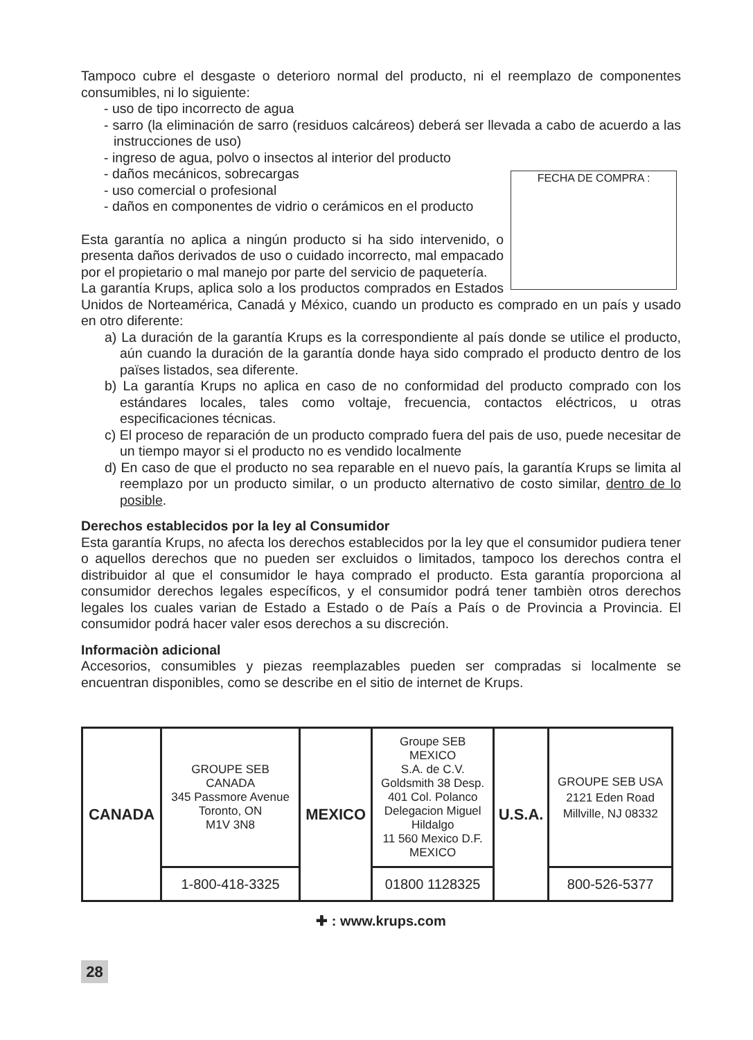Tampoco cubre el desgaste o deterioro normal del producto, ni el reemplazo de componentes consumibles, ni lo siguiente:
- uso de tipo incorrecto de agua
- sarro (la eliminación de sarro (residuos calcáreos) deberá ser llevada a cabo de acuerdo a las instrucciones de uso)
FECHA DE COMPRA :
- ingreso de agua, polvo o insectos al interior del producto
- daños mecánicos, sobrecargas
- uso comercial o profesional
- daños en componentes de vidrio o cerámicos en el producto
Esta garantía no aplica a ningún producto si ha sido intervenido, o presenta daños derivados de uso o cuidado incorrecto, mal empacado por el propietario o mal manejo por parte del servicio de paquetería.
La garantía Krups, aplica solo a los productos comprados en Estados Unidos de Norteamérica, Canadá y México, cuando un producto es comprado en un país y usado en otro diferente:
a) La duración de la garantía Krups es la correspondiente al país donde se utilice el producto, aún cuando la duración de la garantía donde haya sido comprado el producto dentro de los païses listados, sea diferente.
b) La garantía Krups no aplica en caso de no conformidad del producto comprado con los estándares locales, tales como voltaje, frecuencia, contactos eléctricos, u otras especificaciones técnicas.
c) El proceso de reparación de un producto comprado fuera del pais de uso, puede necesitar de un tiempo mayor si el producto no es vendido localmente
d) En caso de que el producto no sea reparable en el nuevo país, la garantía Krups se limita al reemplazo por un producto similar, o un producto alternativo de costo similar, dentro de lo posible.
Derechos establecidos por la ley al Consumidor
Esta garantía Krups, no afecta los derechos establecidos por la ley que el consumidor pudiera tener o aquellos derechos que no pueden ser excluidos o limitados, tampoco los derechos contra el distribuidor al que el consumidor le haya comprado el producto. Esta garantía proporciona al consumidor derechos legales específicos, y el consumidor podrá tener tambièn otros derechos legales los cuales varian de Estado a Estado o de País a País o de Provincia a Provincia. El consumidor podrá hacer valer esos derechos a su discreción.
Informaciòn adicional
Accesorios, consumibles y piezas reemplazables pueden ser compradas si localmente se encuentran disponibles, como se describe en el sitio de internet de Krups.
| CANADA | GROUPE SEB CANADA 345 Passmore Avenue Toronto, ON M1V 3N8 | MEXICO | Groupe SEB MEXICO S.A. de C.V. Goldsmith 38 Desp. 401 Col. Polanco Delegacion Miguel Hildalgo 11 560 Mexico D.F. MEXICO | U.S.A. | GROUPE SEB USA 2121 Eden Road Millville, NJ 08332 |
| | 1-800-418-3325 | | 01800 1128325 | | 800-526-5377 |
✚ : www.krups.com
28